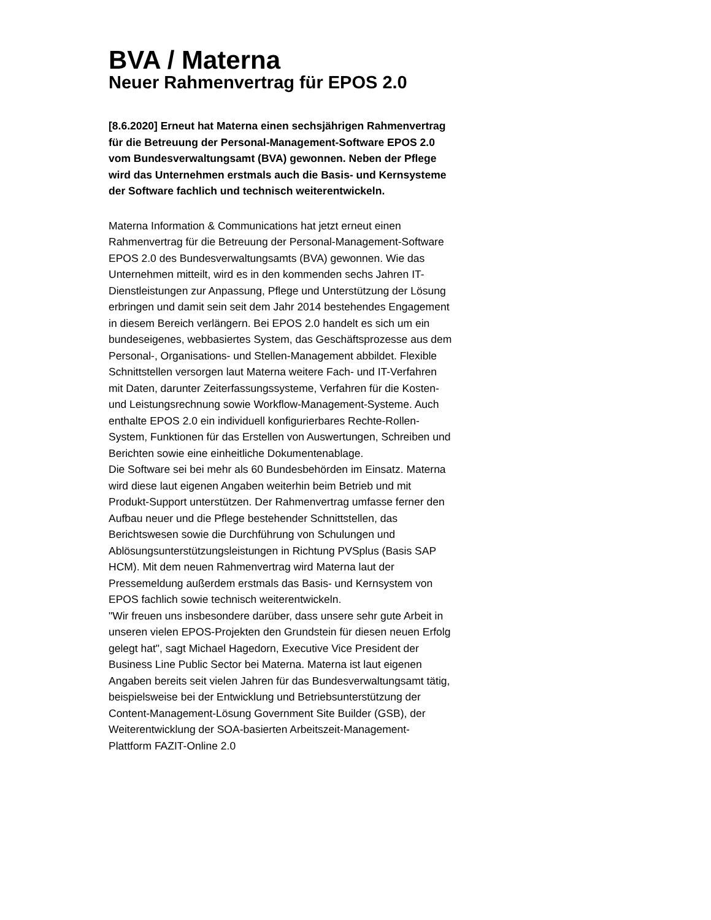BVA / Materna
Neuer Rahmenvertrag für EPOS 2.0
[8.6.2020] Erneut hat Materna einen sechsjährigen Rahmenvertrag für die Betreuung der Personal-Management-Software EPOS 2.0 vom Bundesverwaltungsamt (BVA) gewonnen. Neben der Pflege wird das Unternehmen erstmals auch die Basis- und Kernsysteme der Software fachlich und technisch weiterentwickeln.
Materna Information & Communications hat jetzt erneut einen Rahmenvertrag für die Betreuung der Personal-Management-Software EPOS 2.0 des Bundesverwaltungsamts (BVA) gewonnen. Wie das Unternehmen mitteilt, wird es in den kommenden sechs Jahren IT-Dienstleistungen zur Anpassung, Pflege und Unterstützung der Lösung erbringen und damit sein seit dem Jahr 2014 bestehendes Engagement in diesem Bereich verlängern. Bei EPOS 2.0 handelt es sich um ein bundeseigenes, webbasiertes System, das Geschäftsprozesse aus dem Personal-, Organisations- und Stellen-Management abbildet. Flexible Schnittstellen versorgen laut Materna weitere Fach- und IT-Verfahren mit Daten, darunter Zeiterfassungssysteme, Verfahren für die Kosten- und Leistungsrechnung sowie Workflow-Management-Systeme. Auch enthalte EPOS 2.0 ein individuell konfigurierbares Rechte-Rollen-System, Funktionen für das Erstellen von Auswertungen, Schreiben und Berichten sowie eine einheitliche Dokumentenablage.
Die Software sei bei mehr als 60 Bundesbehörden im Einsatz. Materna wird diese laut eigenen Angaben weiterhin beim Betrieb und mit Produkt-Support unterstützen. Der Rahmenvertrag umfasse ferner den Aufbau neuer und die Pflege bestehender Schnittstellen, das Berichtswesen sowie die Durchführung von Schulungen und Ablösungsunterstützungsleistungen in Richtung PVSplus (Basis SAP HCM). Mit dem neuen Rahmenvertrag wird Materna laut der Pressemeldung außerdem erstmals das Basis- und Kernsystem von EPOS fachlich sowie technisch weiterentwickeln.
"Wir freuen uns insbesondere darüber, dass unsere sehr gute Arbeit in unseren vielen EPOS-Projekten den Grundstein für diesen neuen Erfolg gelegt hat", sagt Michael Hagedorn, Executive Vice President der Business Line Public Sector bei Materna. Materna ist laut eigenen Angaben bereits seit vielen Jahren für das Bundesverwaltungsamt tätig, beispielsweise bei der Entwicklung und Betriebsunterstützung der Content-Management-Lösung Government Site Builder (GSB), der Weiterentwicklung der SOA-basierten Arbeitszeit-Management-Plattform FAZIT-Online 2.0